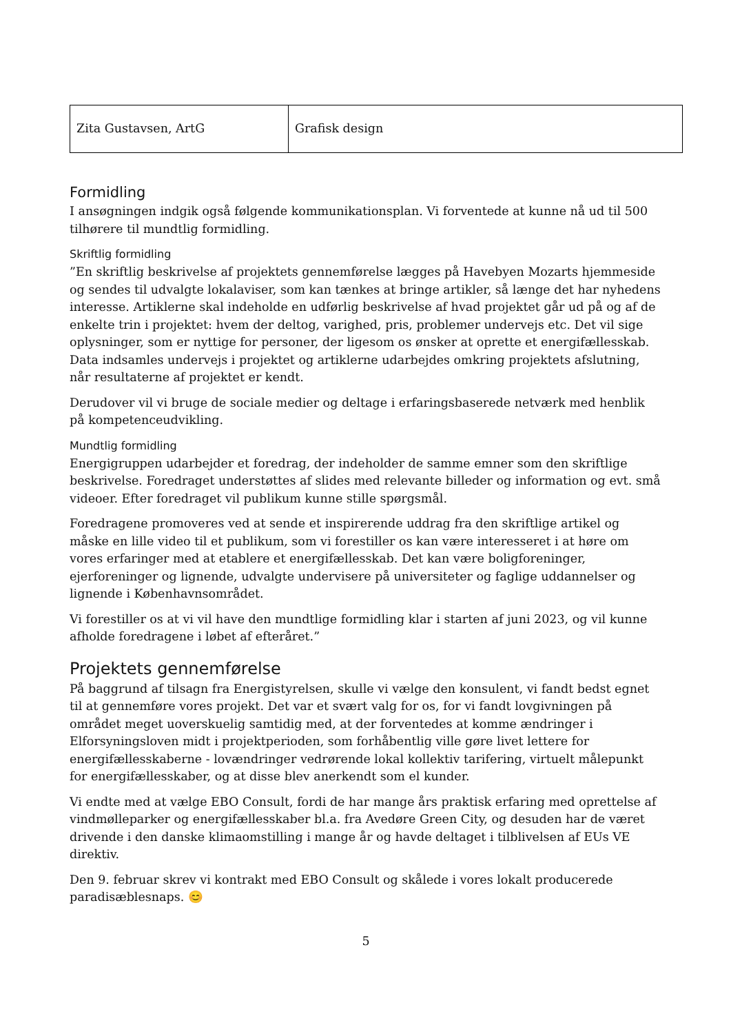| Zita Gustavsen, ArtG | Grafisk design |
Formidling
I ansøgningen indgik også følgende kommunikationsplan. Vi forventede at kunne nå ud til 500 tilhørere til mundtlig formidling.
Skriftlig formidling
”En skriftlig beskrivelse af projektets gennemførelse lægges på Havebyen Mozarts hjemmeside og sendes til udvalgte lokalaviser, som kan tænkes at bringe artikler, så længe det har nyhedens interesse. Artiklerne skal indeholde en udførlig beskrivelse af hvad projektet går ud på og af de enkelte trin i projektet: hvem der deltog, varighed, pris, problemer undervejs etc. Det vil sige oplysninger, som er nyttige for personer, der ligesom os ønsker at oprette et energifællesskab. Data indsamles undervejs i projektet og artiklerne udarbejdes omkring projektets afslutning, når resultaterne af projektet er kendt.
Derudover vil vi bruge de sociale medier og deltage i erfaringsbaserede netværk med henblik på kompetenceudvikling.
Mundtlig formidling
Energigruppen udarbejder et foredrag, der indeholder de samme emner som den skriftlige beskrivelse. Foredraget understøttes af slides med relevante billeder og information og evt. små videoer. Efter foredraget vil publikum kunne stille spørgsmål.
Foredragene promoveres ved at sende et inspirerende uddrag fra den skriftlige artikel og måske en lille video til et publikum, som vi forestiller os kan være interesseret i at høre om vores erfaringer med at etablere et energifællesskab. Det kan være boligforeninger, ejerforeninger og lignende, udvalgte undervisere på universiteter og faglige uddannelser og lignende i Københavnsområdet.
Vi forestiller os at vi vil have den mundtlige formidling klar i starten af juni 2023, og vil kunne afholde foredragene i løbet af efteråret.”
Projektets gennemførelse
På baggrund af tilsagn fra Energistyrelsen, skulle vi vælge den konsulent, vi fandt bedst egnet til at gennemføre vores projekt. Det var et svært valg for os, for vi fandt lovgivningen på området meget uoverskuelig samtidig med, at der forventedes at komme ændringer i Elforsyningsloven midt i projektperioden, som forhåbentlig ville gøre livet lettere for energifællesskaberne - lovændringer vedrørende lokal kollektiv tarifering, virtuelt målepunkt for energifællesskaber, og at disse blev anerkendt som el kunder.
Vi endte med at vælge EBO Consult, fordi de har mange års praktisk erfaring med oprettelse af vindmølleparker og energifællesskaber bl.a. fra Avedøre Green City, og desuden har de været drivende i den danske klimaomstilling i mange år og havde deltaget i tilblivelsen af EUs VE direktiv.
Den 9. februar skrev vi kontrakt med EBO Consult og skålede i vores lokalt producerede paradisæblesnaps. 😊
5